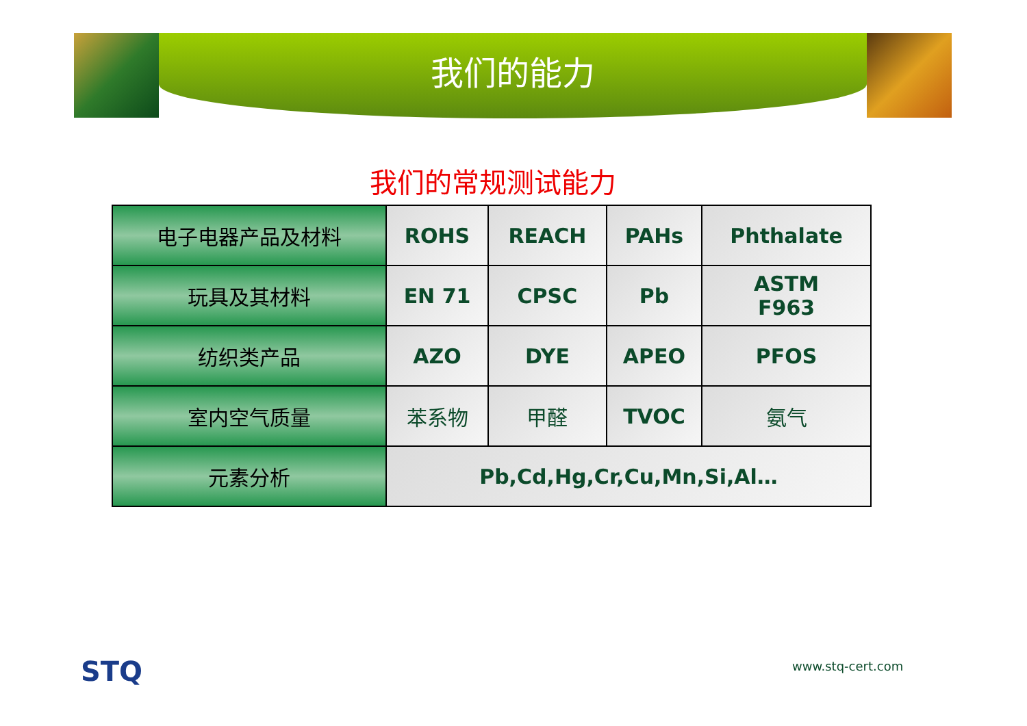我们的能力
我们的常规测试能力
| 电子电器产品及材料 | ROHS | REACH | PAHs | Phthalate |
| 玩具及其材料 | EN 71 | CPSC | Pb | ASTM F963 |
| 纺织类产品 | AZO | DYE | APEO | PFOS |
| 室内空气质量 | 苯系物 | 甲醛 | TVOC | 氨气 |
| 元素分析 | Pb,Cd,Hg,Cr,Cu,Mn,Si,Al… | | | |
STQ www.stq-cert.com